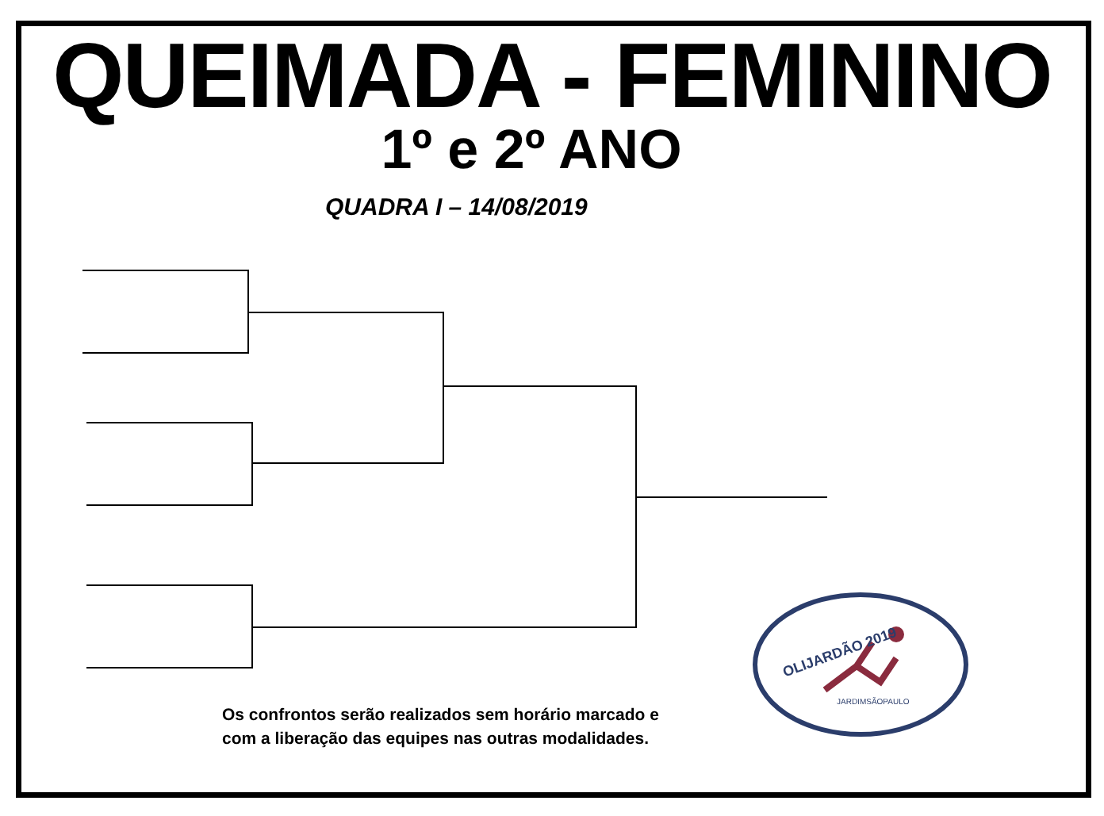QUEIMADA - FEMININO
1º e 2º ANO
QUADRA I – 14/08/2019
OLIJARDÃO 2019
JARDIMSÃOPAULO
Os confrontos serão realizados sem horário marcado e
com a liberação das equipes nas outras modalidades.